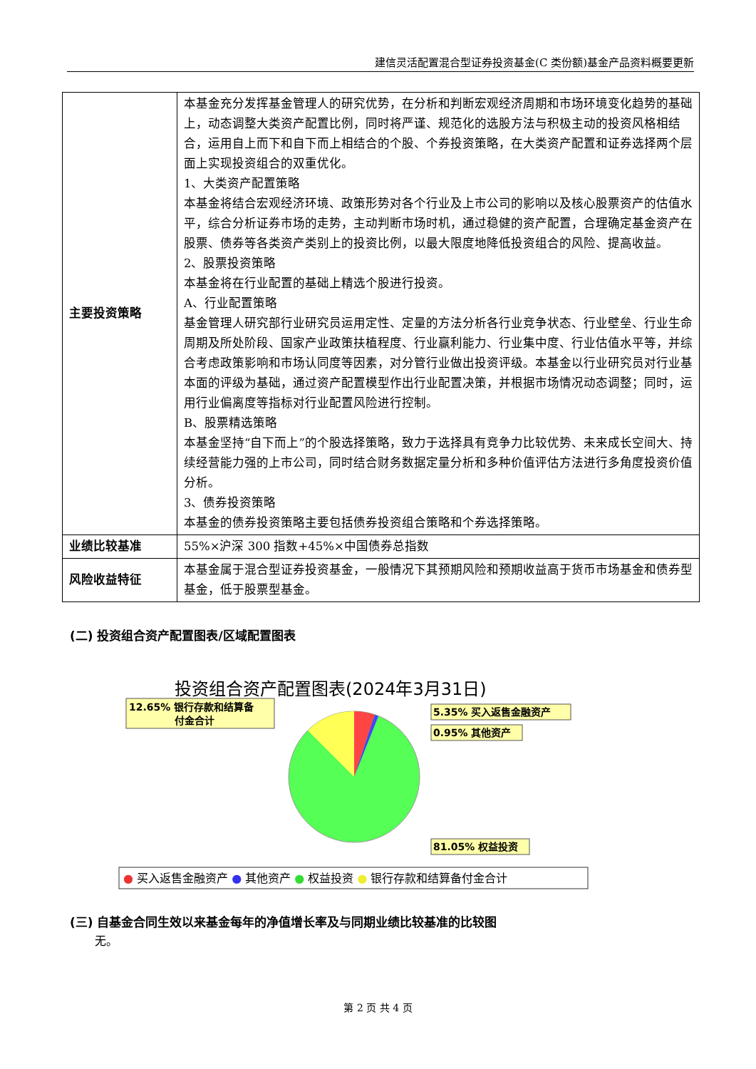建信灵活配置混合型证券投资基金(C 类份额)基金产品资料概要更新
| 主要投资策略 | 本基金充分发挥基金管理人的研究优势，在分析和判断宏观经济周期和市场环境变化趋势的基础上，动态调整大类资产配置比例，同时将严谨、规范化的选股方法与积极主动的投资风格相结合，运用自上而下和自下而上相结合的个股、个券投资策略，在大类资产配置和证券选择两个层面上实现投资组合的双重优化。 1、大类资产配置策略 本基金将结合宏观经济环境、政策形势对各个行业及上市公司的影响以及核心股票资产的估值水平，综合分析证券市场的走势，主动判断市场时机，通过稳健的资产配置，合理确定基金资产在股票、债券等各类资产类别上的投资比例，以最大限度地降低投资组合的风险、提高收益。 2、股票投资策略 本基金将在行业配置的基础上精选个股进行投资。 A、行业配置策略 基金管理人研究部行业研究员运用定性、定量的方法分析各行业竞争状态、行业壁垒、行业生命周期及所处阶段、国家产业政策扶植程度、行业赢利能力、行业集中度、行业估值水平等，并综合考虑政策影响和市场认同度等因素，对分管行业做出投资评级。本基金以行业研究员对行业基本面的评级为基础，通过资产配置模型作出行业配置决策，并根据市场情况动态调整；同时，运用行业偏离度等指标对行业配置风险进行控制。 B、股票精选策略 本基金坚持“自下而上”的个股选择策略，致力于选择具有竞争力比较优势、未来成长空间大、持续经营能力强的上市公司，同时结合财务数据定量分析和多种价值评估方法进行多角度投资价值分析。 3、债券投资策略 本基金的债券投资策略主要包括债券投资组合策略和个券选择策略。 |
| 业绩比较基准 | 55%×沪深 300 指数+45%×中国债券总指数 |
| 风险收益特征 | 本基金属于混合型证券投资基金，一般情况下其预期风险和预期收益高于货币市场基金和债券型基金，低于股票型基金。 |
(二) 投资组合资产配置图表/区域配置图表
投资组合资产配置图表(2024年3月31日)
12.65% 银行存款和结算备
付金合计
5.35% 买入返售金融资产
0.95% 其他资产
81.05% 权益投资
● 买入返售金融资产 ● 其他资产 ● 权益投资 ● 银行存款和结算备付金合计
(三) 自基金合同生效以来基金每年的净值增长率及与同期业绩比较基准的比较图
无。
第 2 页 共 4 页